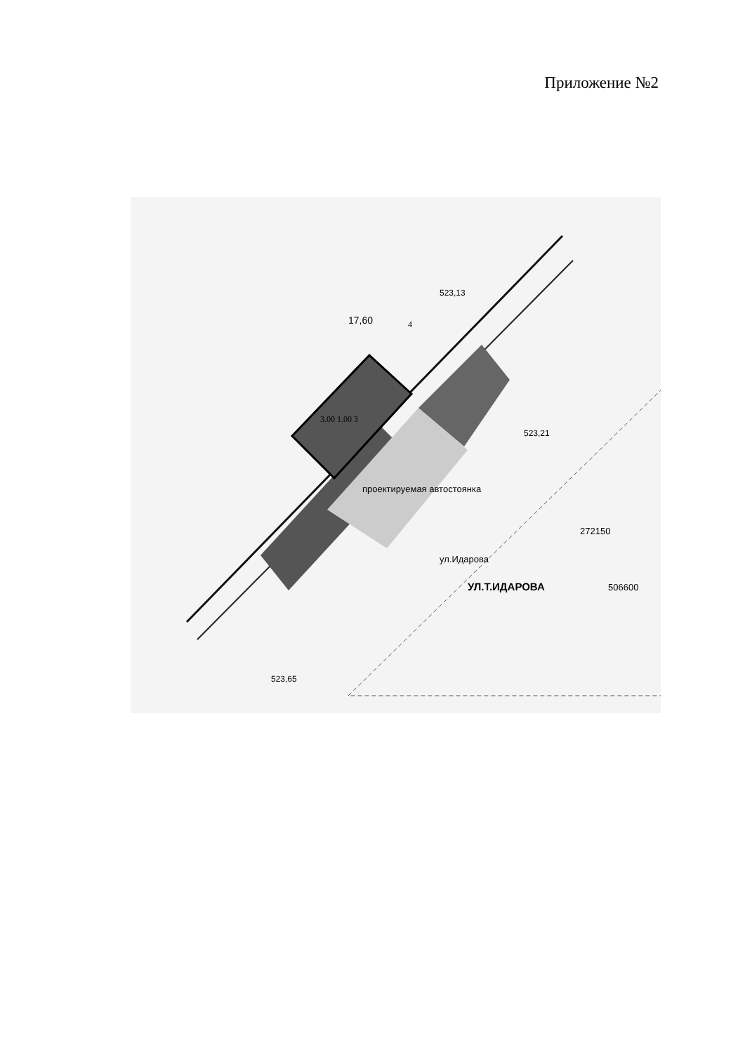Приложение №2
523,65
523,13
523,21
17,60
проектируемая автостоянка
ул.Идарова
УЛ.Т.ИДАРОВА
272150
506600
3.00 1.00 3
4